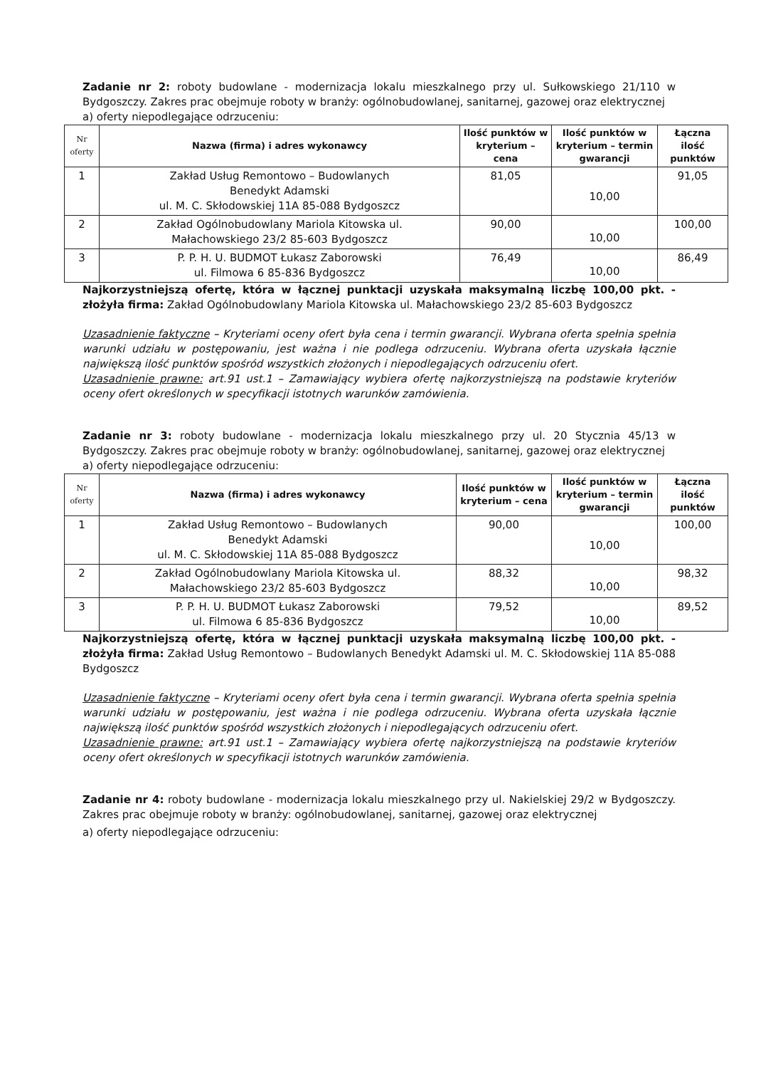Zadanie nr 2: roboty budowlane - modernizacja lokalu mieszkalnego przy ul. Sułkowskiego 21/110 w Bydgoszczy. Zakres prac obejmuje roboty w branży: ogólnobudowlanej, sanitarnej, gazowej oraz elektrycznej
a) oferty niepodlegające odrzuceniu:
| Nr oferty | Nazwa (firma) i adres wykonawcy | Ilość punktów w kryterium – cena | Ilość punktów w kryterium – termin gwarancji | Łączna ilość punktów |
| --- | --- | --- | --- | --- |
| 1 | Zakład Usług Remontowo – Budowlanych Benedykt Adamski ul. M. C. Skłodowskiej 11A 85-088 Bydgoszcz | 81,05 | 10,00 | 91,05 |
| 2 | Zakład Ogólnobudowlany Mariola Kitowska ul. Małachowskiego 23/2 85-603 Bydgoszcz | 90,00 | 10,00 | 100,00 |
| 3 | P. P. H. U. BUDMOT Łukasz Zaborowski ul. Filmowa 6 85-836 Bydgoszcz | 76,49 | 10,00 | 86,49 |
Najkorzystniejszą ofertę, która w łącznej punktacji uzyskała maksymalną liczbę 100,00 pkt. - złożyła firma: Zakład Ogólnobudowlany Mariola Kitowska ul. Małachowskiego 23/2 85-603 Bydgoszcz
Uzasadnienie faktyczne – Kryteriami oceny ofert była cena i termin gwarancji. Wybrana oferta spełnia spełnia warunki udziału w postępowaniu, jest ważna i nie podlega odrzuceniu. Wybrana oferta uzyskała łącznie największą ilość punktów spośród wszystkich złożonych i niepodlegających odrzuceniu ofert.
Uzasadnienie prawne: art.91 ust.1 – Zamawiający wybiera ofertę najkorzystniejszą na podstawie kryteriów oceny ofert określonych w specyfikacji istotnych warunków zamówienia.
Zadanie nr 3: roboty budowlane - modernizacja lokalu mieszkalnego przy ul. 20 Stycznia 45/13 w Bydgoszczy. Zakres prac obejmuje roboty w branży: ogólnobudowlanej, sanitarnej, gazowej oraz elektrycznej
a) oferty niepodlegające odrzuceniu:
| Nr oferty | Nazwa (firma) i adres wykonawcy | Ilość punktów w kryterium – cena | Ilość punktów w kryterium – termin gwarancji | Łączna ilość punktów |
| --- | --- | --- | --- | --- |
| 1 | Zakład Usług Remontowo – Budowlanych Benedykt Adamski ul. M. C. Skłodowskiej 11A 85-088 Bydgoszcz | 90,00 | 10,00 | 100,00 |
| 2 | Zakład Ogólnobudowlany Mariola Kitowska ul. Małachowskiego 23/2 85-603 Bydgoszcz | 88,32 | 10,00 | 98,32 |
| 3 | P. P. H. U. BUDMOT Łukasz Zaborowski ul. Filmowa 6 85-836 Bydgoszcz | 79,52 | 10,00 | 89,52 |
Najkorzystniejszą ofertę, która w łącznej punktacji uzyskała maksymalną liczbę 100,00 pkt. - złożyła firma: Zakład Usług Remontowo – Budowlanych Benedykt Adamski ul. M. C. Skłodowskiej 11A 85-088 Bydgoszcz
Uzasadnienie faktyczne – Kryteriami oceny ofert była cena i termin gwarancji. Wybrana oferta spełnia spełnia warunki udziału w postępowaniu, jest ważna i nie podlega odrzuceniu. Wybrana oferta uzyskała łącznie największą ilość punktów spośród wszystkich złożonych i niepodlegających odrzuceniu ofert.
Uzasadnienie prawne: art.91 ust.1 – Zamawiający wybiera ofertę najkorzystniejszą na podstawie kryteriów oceny ofert określonych w specyfikacji istotnych warunków zamówienia.
Zadanie nr 4: roboty budowlane - modernizacja lokalu mieszkalnego przy ul. Nakielskiej 29/2 w Bydgoszczy. Zakres prac obejmuje roboty w branży: ogólnobudowlanej, sanitarnej, gazowej oraz elektrycznej
a) oferty niepodlegające odrzuceniu: